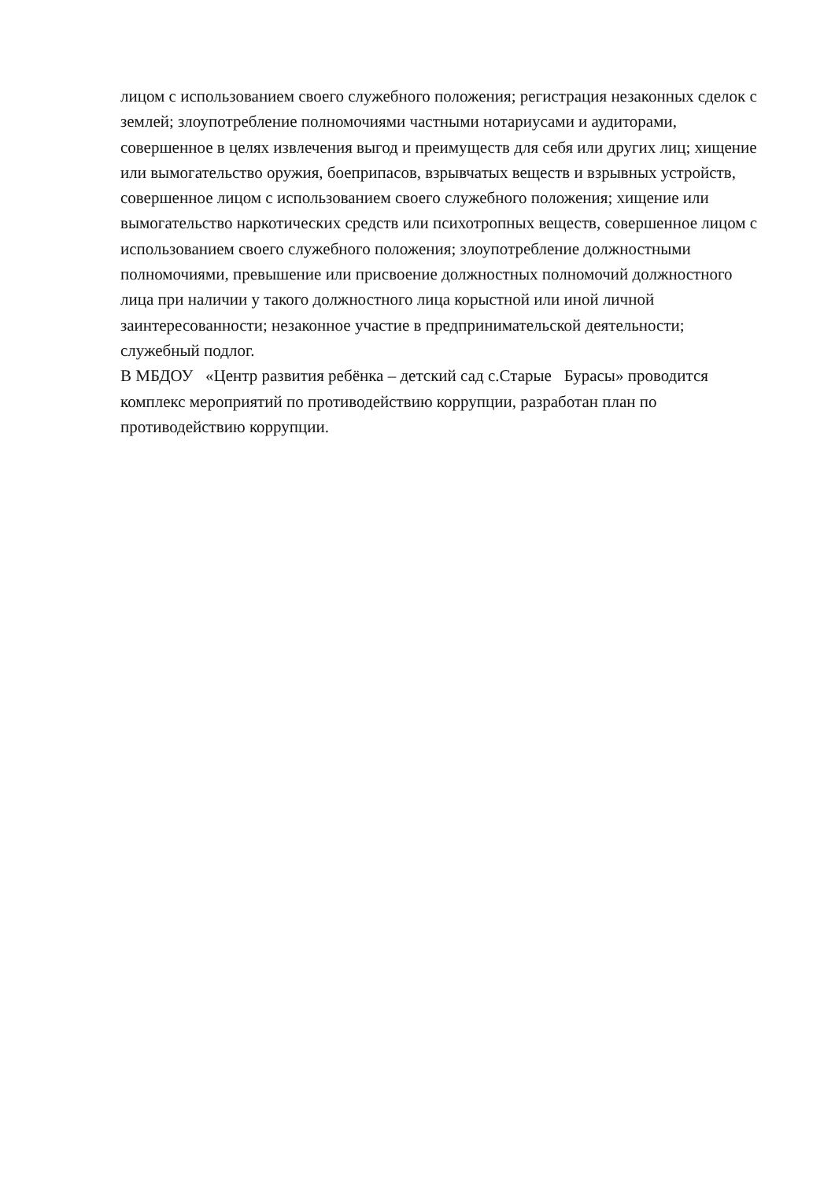лицом с использованием своего служебного положения; регистрация незаконных сделок с
землей; злоупотребление полномочиями частными нотариусами и аудиторами,
совершенное в целях извлечения выгод и преимуществ для себя или других лиц; хищение
или вымогательство оружия, боеприпасов, взрывчатых веществ и взрывных устройств,
совершенное лицом с использованием своего служебного положения; хищение или
вымогательство наркотических средств или психотропных веществ, совершенное лицом с
использованием своего служебного положения; злоупотребление должностными
полномочиями, превышение или присвоение должностных полномочий должностного
лица при наличии у такого должностного лица корыстной или иной личной
заинтересованности; незаконное участие в предпринимательской деятельности;
служебный подлог.
В МБДОУ «Центр развития ребёнка – детский сад с.Старые Бурасы» проводится
комплекс мероприятий по противодействию коррупции, разработан план по
противодействию коррупции.